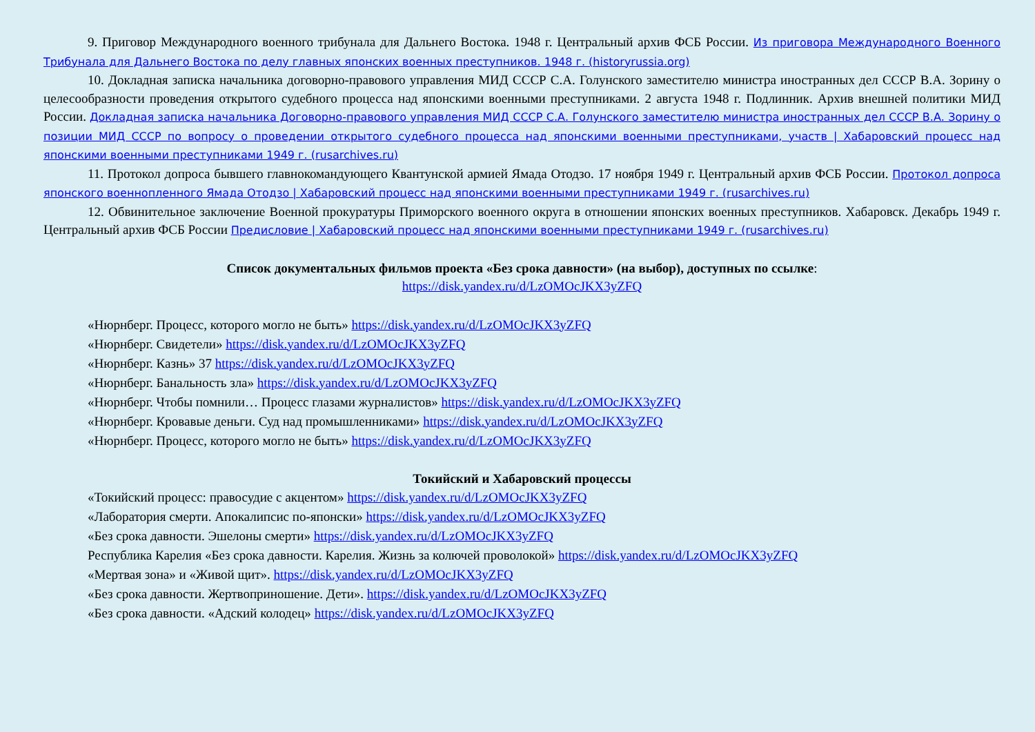9. Приговор Международного военного трибунала для Дальнего Востока. 1948 г. Центральный архив ФСБ России. Из приговора Международного Военного Трибунала для Дальнего Востока по делу главных японских военных преступников. 1948 г. (historyrussia.org)
10. Докладная записка начальника договорно-правового управления МИД СССР С.А. Голунского заместителю министра иностранных дел СССР В.А. Зорину о целесообразности проведения открытого судебного процесса над японскими военными преступниками. 2 августа 1948 г. Подлинник. Архив внешней политики МИД России. Докладная записка начальника Договорно-правового управления МИД СССР С.А. Голунского заместителю министра иностранных дел СССР В.А. Зорину о позиции МИД СССР по вопросу о проведении открытого судебного процесса над японскими военными преступниками, участв | Хабаровский процесс над японскими военными преступниками 1949 г. (rusarchives.ru)
11. Протокол допроса бывшего главнокомандующего Квантунской армией Ямада Отодзо. 17 ноября 1949 г. Центральный архив ФСБ России. Протокол допроса японского военнопленного Ямада Отодзо | Хабаровский процесс над японскими военными преступниками 1949 г. (rusarchives.ru)
12. Обвинительное заключение Военной прокуратуры Приморского военного округа в отношении японских военных преступников. Хабаровск. Декабрь 1949 г. Центральный архив ФСБ России Предисловие | Хабаровский процесс над японскими военными преступниками 1949 г. (rusarchives.ru)
Список документальных фильмов проекта «Без срока давности» (на выбор), доступных по ссылке:
https://disk.yandex.ru/d/LzOMOcJKX3yZFQ
«Нюрнберг. Процесс, которого могло не быть» https://disk.yandex.ru/d/LzOMOcJKX3yZFQ
«Нюрнберг. Свидетели» https://disk.yandex.ru/d/LzOMOcJKX3yZFQ
«Нюрнберг. Казнь» 37 https://disk.yandex.ru/d/LzOMOcJKX3yZFQ
«Нюрнберг. Банальность зла» https://disk.yandex.ru/d/LzOMOcJKX3yZFQ
«Нюрнберг. Чтобы помнили… Процесс глазами журналистов» https://disk.yandex.ru/d/LzOMOcJKX3yZFQ
«Нюрнберг. Кровавые деньги. Суд над промышленниками» https://disk.yandex.ru/d/LzOMOcJKX3yZFQ
«Нюрнберг. Процесс, которого могло не быть» https://disk.yandex.ru/d/LzOMOcJKX3yZFQ
Токийский и Хабаровский процессы
«Токийский процесс: правосудие с акцентом» https://disk.yandex.ru/d/LzOMOcJKX3yZFQ
«Лаборатория смерти. Апокалипсис по-японски» https://disk.yandex.ru/d/LzOMOcJKX3yZFQ
«Без срока давности. Эшелоны смерти» https://disk.yandex.ru/d/LzOMOcJKX3yZFQ
Республика Карелия «Без срока давности. Карелия. Жизнь за колючей проволокой» https://disk.yandex.ru/d/LzOMOcJKX3yZFQ
«Мертвая зона» и «Живой щит». https://disk.yandex.ru/d/LzOMOcJKX3yZFQ
«Без срока давности. Жертвоприношение. Дети». https://disk.yandex.ru/d/LzOMOcJKX3yZFQ
«Без срока давности. «Адский колодец» https://disk.yandex.ru/d/LzOMOcJKX3yZFQ